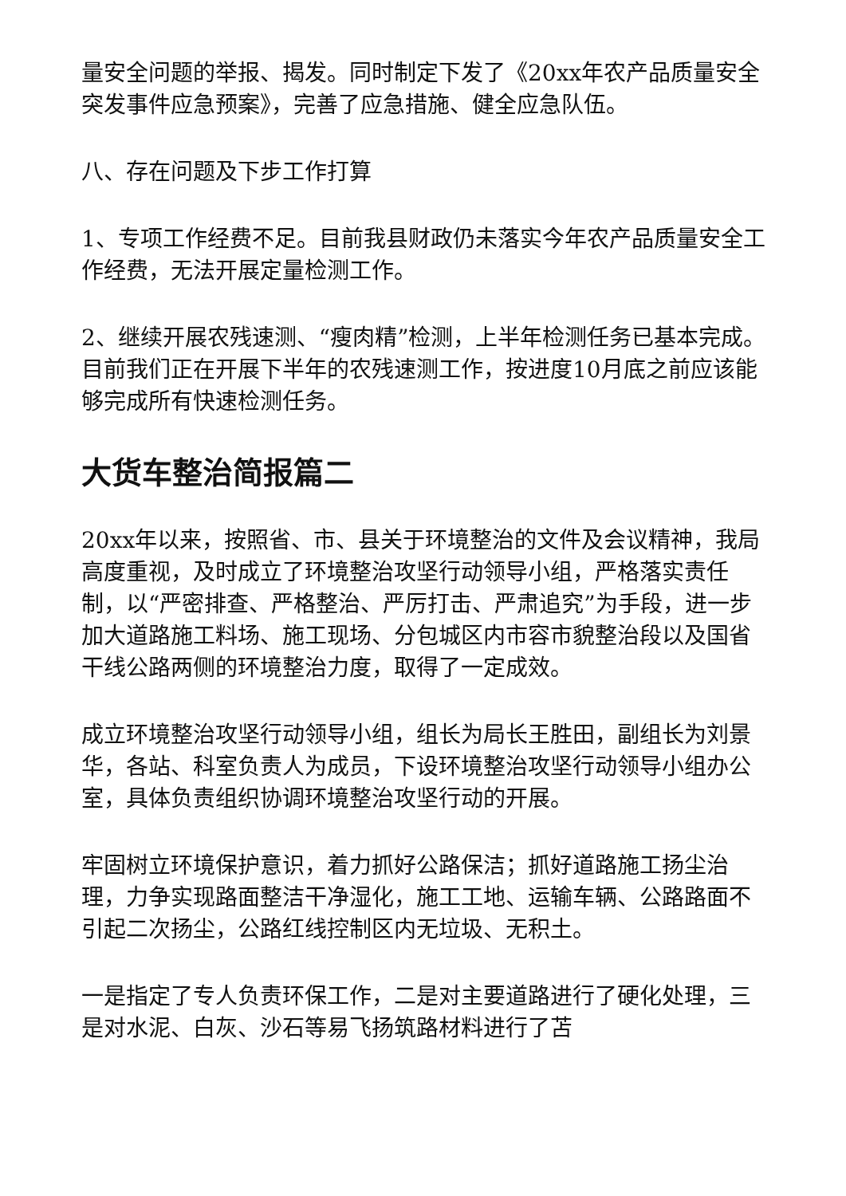量安全问题的举报、揭发。同时制定下发了《20xx年农产品质量安全突发事件应急预案》，完善了应急措施、健全应急队伍。
八、存在问题及下步工作打算
1、专项工作经费不足。目前我县财政仍未落实今年农产品质量安全工作经费，无法开展定量检测工作。
2、继续开展农残速测、“瘦肉精”检测，上半年检测任务已基本完成。目前我们正在开展下半年的农残速测工作，按进度10月底之前应该能够完成所有快速检测任务。
大货车整治简报篇二
20xx年以来，按照省、市、县关于环境整治的文件及会议精神，我局高度重视，及时成立了环境整治攻坚行动领导小组，严格落实责任制，以“严密排查、严格整治、严厉打击、严肃追究”为手段，进一步加大道路施工料场、施工现场、分包城区内市容市貌整治段以及国省干线公路两侧的环境整治力度，取得了一定成效。
成立环境整治攻坚行动领导小组，组长为局长王胜田，副组长为刘景华，各站、科室负责人为成员，下设环境整治攻坚行动领导小组办公室，具体负责组织协调环境整治攻坚行动的开展。
牢固树立环境保护意识，着力抓好公路保洁；抓好道路施工扬尘治理，力争实现路面整洁干净湿化，施工工地、运输车辆、公路路面不引起二次扬尘，公路红线控制区内无垃圾、无积土。
一是指定了专人负责环保工作，二是对主要道路进行了硬化处理，三是对水泥、白灰、沙石等易飞扬筑路材料进行了苫